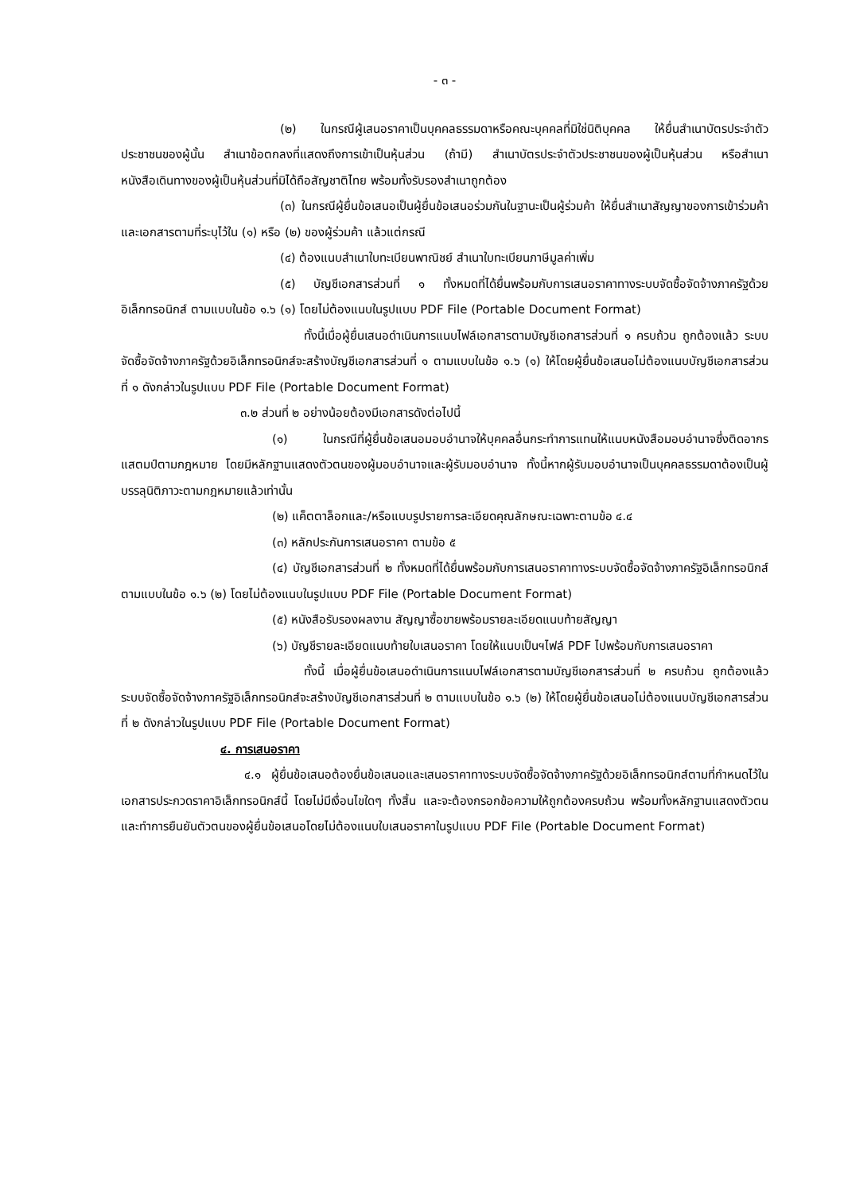- ๓ -
(๒) ในกรณีผู้เสนอราคาเป็นบุคคลธรรมดาหรือคณะบุคคลที่มิใช่นิติบุคคล ให้ยื่นสำเนาบัตรประจำตัวประชาชนของผู้นั้น สำเนาข้อตกลงที่แสดงถึงการเข้าเป็นหุ้นส่วน (ถ้ามี) สำเนาบัตรประจำตัวประชาชนของผู้เป็นหุ้นส่วน หรือสำเนาหนังสือเดินทางของผู้เป็นหุ้นส่วนที่มิได้ถือสัญชาติไทย พร้อมทั้งรับรองสำเนาถูกต้อง
(๓) ในกรณีผู้ยื่นข้อเสนอเป็นผู้ยื่นข้อเสนอร่วมกันในฐานะเป็นผู้ร่วมค้า ให้ยื่นสำเนาสัญญาของการเข้าร่วมค้า และเอกสารตามที่ระบุไว้ใน (๑) หรือ (๒) ของผู้ร่วมค้า แล้วแต่กรณี
(๔) ต้องแนบสำเนาใบทะเบียนพาณิชย์ สำเนาใบทะเบียนภาษีมูลค่าเพิ่ม
(๕) บัญชีเอกสารส่วนที่ ๑ ทั้งหมดที่ได้ยื่นพร้อมกับการเสนอราคาทางระบบจัดซื้อจัดจ้างภาครัฐด้วยอิเล็กทรอนิกส์ ตามแบบในข้อ ๑.๖ (๑) โดยไม่ต้องแนบในรูปแบบ PDF File (Portable Document Format)
ทั้งนี้เมื่อผู้ยื่นเสนอดำเนินการแนบไฟล์เอกสารตามบัญชีเอกสารส่วนที่ ๑ ครบถ้วน ถูกต้องแล้ว ระบบจัดซื้อจัดจ้างภาครัฐด้วยอิเล็กทรอนิกส์จะสร้างบัญชีเอกสารส่วนที่ ๑ ตามแบบในข้อ ๑.๖ (๑) ให้โดยผู้ยื่นข้อเสนอไม่ต้องแนบบัญชีเอกสารส่วนที่ ๑ ดังกล่าวในรูปแบบ PDF File (Portable Document Format)
๓.๒ ส่วนที่ ๒ อย่างน้อยต้องมีเอกสารดังต่อไปนี้
(๑) ในกรณีที่ผู้ยื่นข้อเสนอมอบอำนาจให้บุคคลอื่นกระทำการแทนให้แนบหนังสือมอบอำนาจซึ่งติดอากรแสตมป์ตามกฎหมาย โดยมีหลักฐานแสดงตัวตนของผู้มอบอำนาจและผู้รับมอบอำนาจ ทั้งนี้หากผู้รับมอบอำนาจเป็นบุคคลธรรมดาต้องเป็นผู้บรรลุนิติภาวะตามกฎหมายแล้วเท่านั้น
(๒) แค็ตตาล็อกและ/หรือแบบรูปรายการละเอียดคุณลักษณะเฉพาะตามข้อ ๔.๔
(๓) หลักประกันการเสนอราคา ตามข้อ ๕
(๔) บัญชีเอกสารส่วนที่ ๒ ทั้งหมดที่ได้ยื่นพร้อมกับการเสนอราคาทางระบบจัดซื้อจัดจ้างภาครัฐอิเล็กทรอนิกส์ ตามแบบในข้อ ๑.๖ (๒) โดยไม่ต้องแนบในรูปแบบ PDF File (Portable Document Format)
(๕) หนังสือรับรองผลงาน สัญญาซื้อขายพร้อมรายละเอียดแนบท้ายสัญญา
(๖) บัญชีรายละเอียดแนบท้ายใบเสนอราคา โดยให้แนบเป็นฯไฟล์ PDF ไปพร้อมกับการเสนอราคา
ทั้งนี้ เมื่อผู้ยื่นข้อเสนอดำเนินการแนบไฟล์เอกสารตามบัญชีเอกสารส่วนที่ ๒ ครบถ้วน ถูกต้องแล้ว ระบบจัดซื้อจัดจ้างภาครัฐอิเล็กทรอนิกส์จะสร้างบัญชีเอกสารส่วนที่ ๒ ตามแบบในข้อ ๑.๖ (๒) ให้โดยผู้ยื่นข้อเสนอไม่ต้องแนบบัญชีเอกสารส่วนที่ ๒ ดังกล่าวในรูปแบบ PDF File (Portable Document Format)
๔. การเสนอราคา
๔.๑ ผู้ยื่นข้อเสนอต้องยื่นข้อเสนอและเสนอราคาทางระบบจัดซื้อจัดจ้างภาครัฐด้วยอิเล็กทรอนิกส์ตามที่กำหนดไว้ในเอกสารประกวดราคาอิเล็กทรอนิกส์นี้ โดยไม่มีเงื่อนไขใดๆ ทั้งสิ้น และจะต้องกรอกข้อความให้ถูกต้องครบถ้วน พร้อมทั้งหลักฐานแสดงตัวตนและทำการยืนยันตัวตนของผู้ยื่นข้อเสนอโดยไม่ต้องแนบใบเสนอราคาในรูปแบบ PDF File (Portable Document Format)